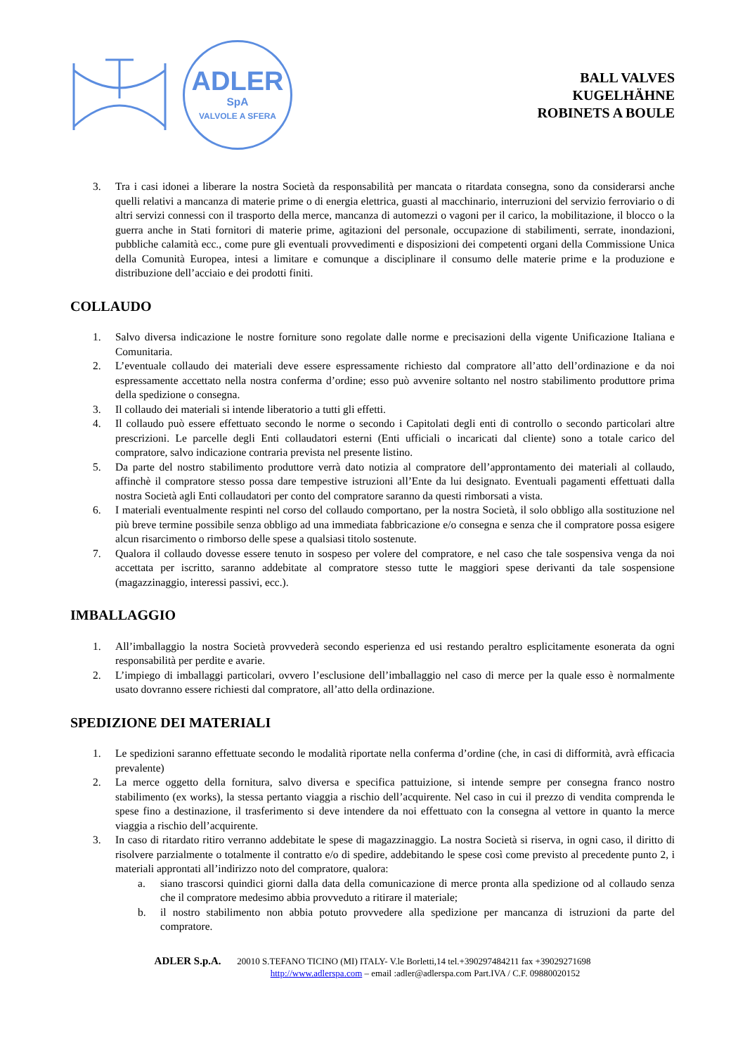ADLER
SpA
VALVOLE A SFERA
BALL VALVES
KUGELHÄHNE
ROBINETS A BOULE
3. Tra i casi idonei a liberare la nostra Società da responsabilità per mancata o ritardata consegna, sono da considerarsi anche quelli relativi a mancanza di materie prime o di energia elettrica, guasti al macchinario, interruzioni del servizio ferroviario o di altri servizi connessi con il trasporto della merce, mancanza di automezzi o vagoni per il carico, la mobilitazione, il blocco o la guerra anche in Stati fornitori di materie prime, agitazioni del personale, occupazione di stabilimenti, serrate, inondazioni, pubbliche calamità ecc., come pure gli eventuali provvedimenti e disposizioni dei competenti organi della Commissione Unica della Comunità Europea, intesi a limitare e comunque a disciplinare il consumo delle materie prime e la produzione e distribuzione dell’acciaio e dei prodotti finiti.
COLLAUDO
1. Salvo diversa indicazione le nostre forniture sono regolate dalle norme e precisazioni della vigente Unificazione Italiana e Comunitaria.
2. L’eventuale collaudo dei materiali deve essere espressamente richiesto dal compratore all’atto dell’ordinazione e da noi espressamente accettato nella nostra conferma d’ordine; esso può avvenire soltanto nel nostro stabilimento produttore prima della spedizione o consegna.
3. Il collaudo dei materiali si intende liberatorio a tutti gli effetti.
4. Il collaudo può essere effettuato secondo le norme o secondo i Capitolati degli enti di controllo o secondo particolari altre prescrizioni. Le parcelle degli Enti collaudatori esterni (Enti ufficiali o incaricati dal cliente) sono a totale carico del compratore, salvo indicazione contraria prevista nel presente listino.
5. Da parte del nostro stabilimento produttore verrà dato notizia al compratore dell’approntamento dei materiali al collaudo, affinchè il compratore stesso possa dare tempestive istruzioni all’Ente da lui designato. Eventuali pagamenti effettuati dalla nostra Società agli Enti collaudatori per conto del compratore saranno da questi rimborsati a vista.
6. I materiali eventualmente respinti nel corso del collaudo comportano, per la nostra Società, il solo obbligo alla sostituzione nel più breve termine possibile senza obbligo ad una immediata fabbricazione e/o consegna e senza che il compratore possa esigere alcun risarcimento o rimborso delle spese a qualsiasi titolo sostenute.
7. Qualora il collaudo dovesse essere tenuto in sospeso per volere del compratore, e nel caso che tale sospensiva venga da noi accettata per iscritto, saranno addebitate al compratore stesso tutte le maggiori spese derivanti da tale sospensione (magazzinaggio, interessi passivi, ecc.).
IMBALLAGGIO
1. All’imballaggio la nostra Società provvederà secondo esperienza ed usi restando peraltro esplicitamente esonerata da ogni responsabilità per perdite e avarie.
2. L’impiego di imballaggi particolari, ovvero l’esclusione dell’imballaggio nel caso di merce per la quale esso è normalmente usato dovranno essere richiesti dal compratore, all’atto della ordinazione.
SPEDIZIONE DEI MATERIALI
1. Le spedizioni saranno effettuate secondo le modalità riportate nella conferma d’ordine (che, in casi di difformità, avrà efficacia prevalente)
2. La merce oggetto della fornitura, salvo diversa e specifica pattuizione, si intende sempre per consegna franco nostro stabilimento (ex works), la stessa pertanto viaggia a rischio dell’acquirente. Nel caso in cui il prezzo di vendita comprenda le spese fino a destinazione, il trasferimento si deve intendere da noi effettuato con la consegna al vettore in quanto la merce viaggia a rischio dell’acquirente.
3. In caso di ritardato ritiro verranno addebitate le spese di magazzinaggio. La nostra Società si riserva, in ogni caso, il diritto di risolvere parzialmente o totalmente il contratto e/o di spedire, addebitando le spese così come previsto al precedente punto 2, i materiali approntati all’indirizzo noto del compratore, qualora:
a. siano trascorsi quindici giorni dalla data della comunicazione di merce pronta alla spedizione od al collaudo senza che il compratore medesimo abbia provveduto a ritirare il materiale;
b. il nostro stabilimento non abbia potuto provvedere alla spedizione per mancanza di istruzioni da parte del compratore.
ADLER S.p.A. 20010 S.TEFANO TICINO (MI) ITALY- V.le Borletti,14 tel.+390297484211 fax +39029271698
http://www.adlerspa.com – email :adler@adlerspa.com Part.IVA / C.F. 09880020152